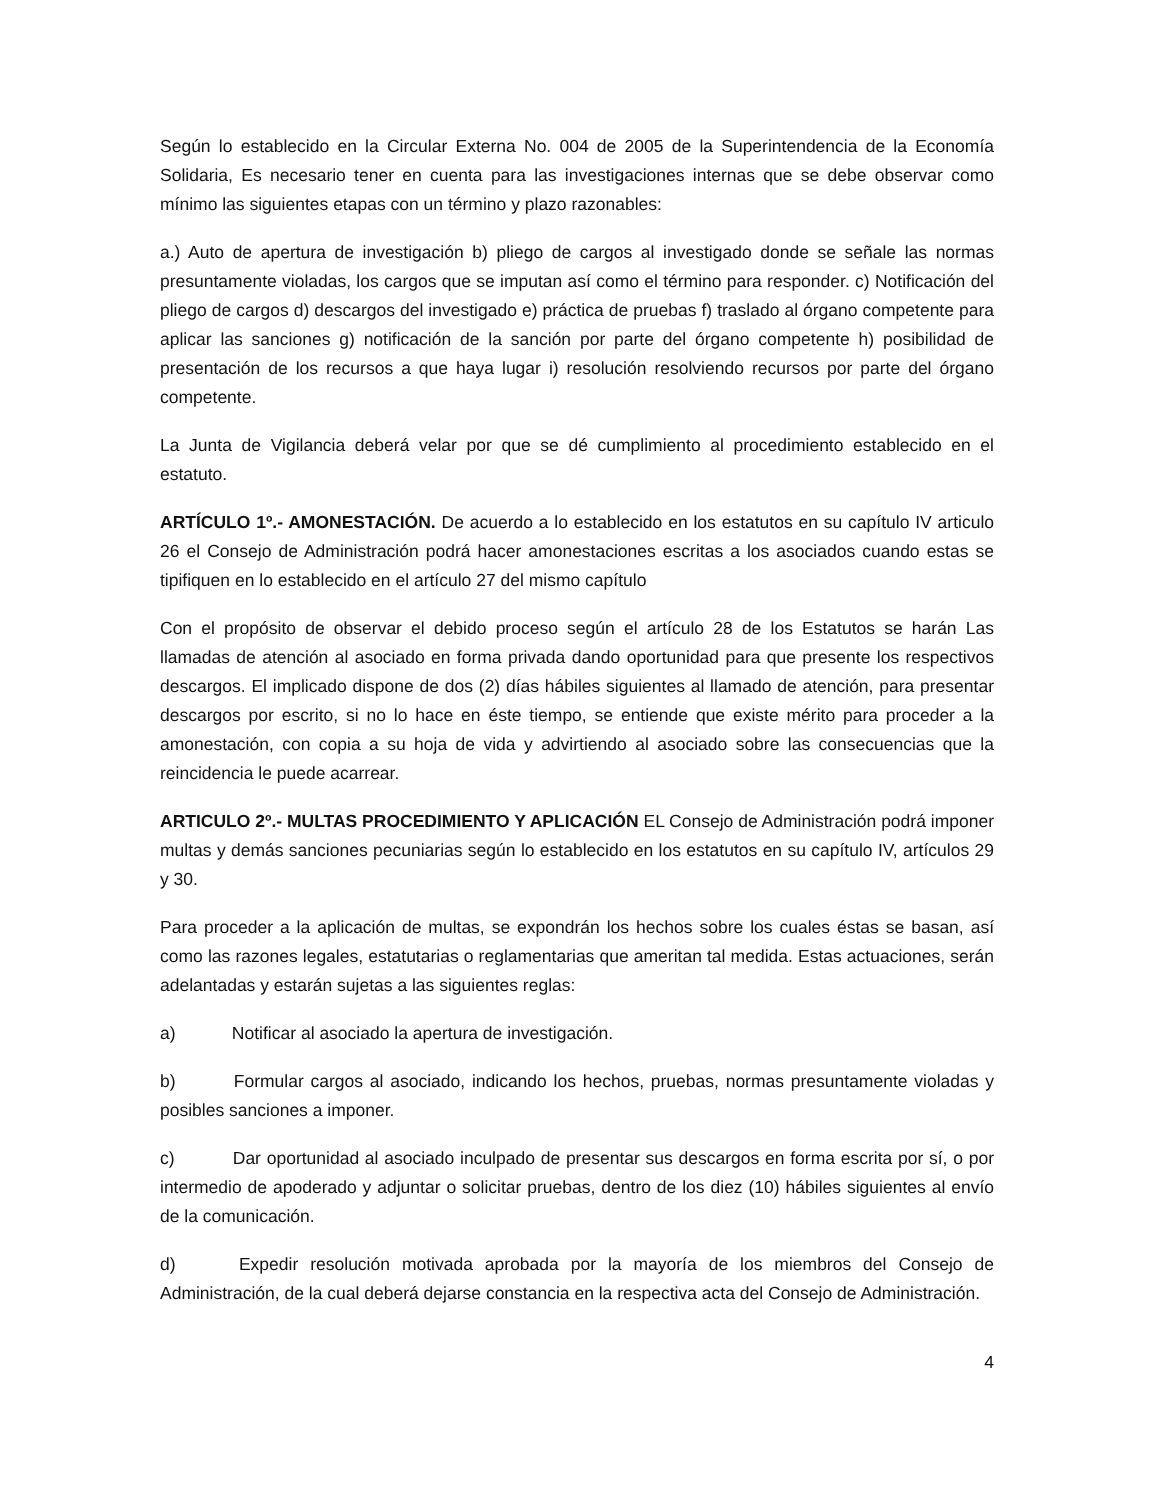Según lo establecido en la Circular Externa No. 004 de 2005 de la Superintendencia de la Economía Solidaria, Es necesario tener en cuenta para las investigaciones internas que se debe observar como mínimo las siguientes etapas con un término y plazo razonables:
a.) Auto de apertura de investigación b) pliego de cargos al investigado donde se señale las normas presuntamente violadas, los cargos que se imputan así como el término para responder. c) Notificación del pliego de cargos d) descargos del investigado e) práctica de pruebas f) traslado al órgano competente para aplicar las sanciones g) notificación de la sanción por parte del órgano competente h) posibilidad de presentación de los recursos a que haya lugar i) resolución resolviendo recursos por parte del órgano competente.
La Junta de Vigilancia deberá velar por que se dé cumplimiento al procedimiento establecido en el estatuto.
ARTÍCULO 1º.- AMONESTACIÓN. De acuerdo a lo establecido en los estatutos en su capítulo IV articulo 26 el Consejo de Administración podrá hacer amonestaciones escritas a los asociados cuando estas se tipifiquen en lo establecido en el artículo 27 del mismo capítulo
Con el propósito de observar el debido proceso según el artículo 28 de los Estatutos se harán Las llamadas de atención al asociado en forma privada dando oportunidad para que presente los respectivos descargos. El implicado dispone de dos (2) días hábiles siguientes al llamado de atención, para presentar descargos por escrito, si no lo hace en éste tiempo, se entiende que existe mérito para proceder a la amonestación, con copia a su hoja de vida y advirtiendo al asociado sobre las consecuencias que la reincidencia le puede acarrear.
ARTICULO 2º.- MULTAS PROCEDIMIENTO Y APLICACIÓN EL Consejo de Administración podrá imponer multas y demás sanciones pecuniarias según lo establecido en los estatutos en su capítulo IV, artículos 29 y 30.
Para proceder a la aplicación de multas, se expondrán los hechos sobre los cuales éstas se basan, así como las razones legales, estatutarias o reglamentarias que ameritan tal medida. Estas actuaciones, serán adelantadas y estarán sujetas a las siguientes reglas:
a) Notificar al asociado la apertura de investigación.
b) Formular cargos al asociado, indicando los hechos, pruebas, normas presuntamente violadas y posibles sanciones a imponer.
c) Dar oportunidad al asociado inculpado de presentar sus descargos en forma escrita por sí, o por intermedio de apoderado y adjuntar o solicitar pruebas, dentro de los diez (10) hábiles siguientes al envío de la comunicación.
d) Expedir resolución motivada aprobada por la mayoría de los miembros del Consejo de Administración, de la cual deberá dejarse constancia en la respectiva acta del Consejo de Administración.
4